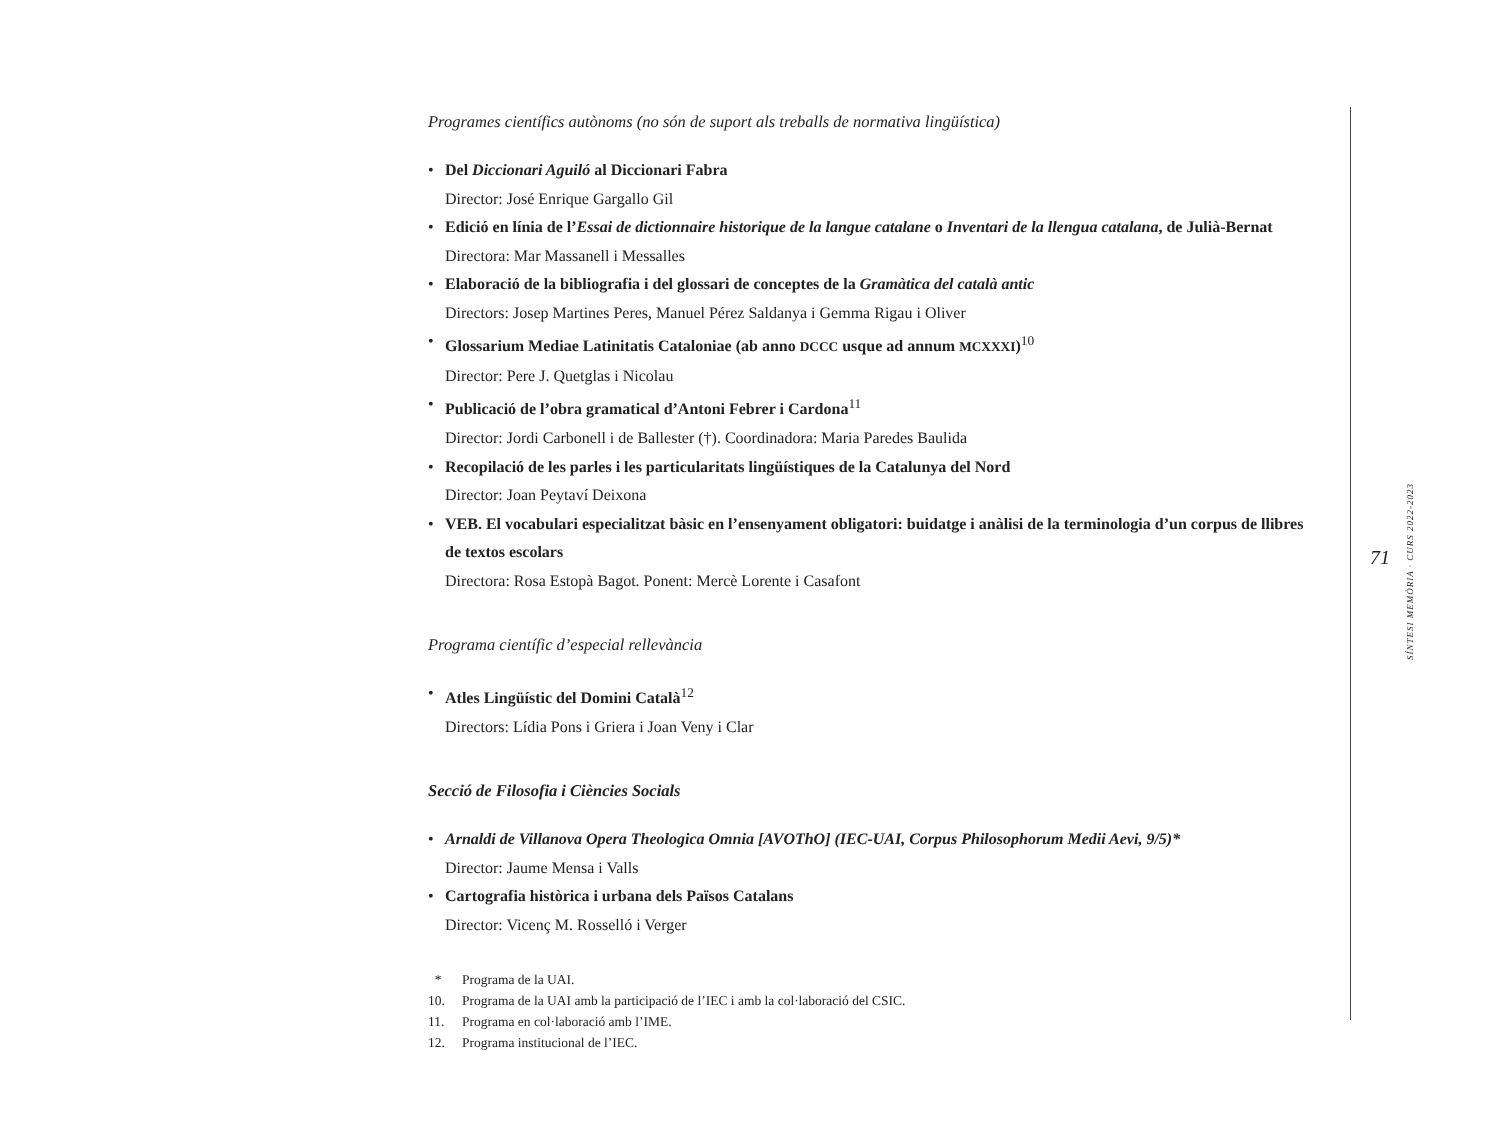Programes científics autònoms (no són de suport als treballs de normativa lingüística)
• Del Diccionari Aguiló al Diccionari Fabra
Director: José Enrique Gargallo Gil
• Edició en línia de l’Essai de dictionnaire historique de la langue catalane o Inventari de la llengua catalana, de Julià-Bernat
Directora: Mar Massanell i Messalles
• Elaboració de la bibliografia i del glossari de conceptes de la Gramàtica del català antic
Directors: Josep Martines Peres, Manuel Pérez Saldanya i Gemma Rigau i Oliver
• Glossarium Mediae Latinitatis Cataloniae (ab anno DCCC usque ad annum MCXXXI)<sup>10</sup>
Director: Pere J. Quetglas i Nicolau
• Publicació de l’obra gramatical d’Antoni Febrer i Cardona<sup>11</sup>
Director: Jordi Carbonell i de Ballester (†). Coordinadora: Maria Paredes Baulida
• Recopilació de les parles i les particularitats lingüístiques de la Catalunya del Nord
Director: Joan Peytaví Deixona
• VEB. El vocabulari especialitzat bàsic en l’ensenyament obligatori: buidatge i anàlisi de la terminologia d’un corpus de llibres de textos escolars
Directora: Rosa Estopà Bagot. Ponent: Mercè Lorente i Casafont
Programa científic d’especial rellevància
• Atles Lingüístic del Domini Català<sup>12</sup>
Directors: Lídia Pons i Griera i Joan Veny i Clar
Secció de Filosofia i Ciències Socials
• Arnaldi de Villanova Opera Theologica Omnia [AVOThO] (IEC-UAI, Corpus Philosophorum Medii Aevi, 9/5)*
Director: Jaume Mensa i Valls
• Cartografia històrica i urbana dels Països Catalans
Director: Vicenç M. Rosselló i Verger
* Programa de la UAI.
10. Programa de la UAI amb la participació de l’IEC i amb la col·laboració del CSIC.
11. Programa en col·laboració amb l’IME.
12. Programa institucional de l’IEC.
71
SÍNTESI MEMÒRIA · CURS 2022-2023